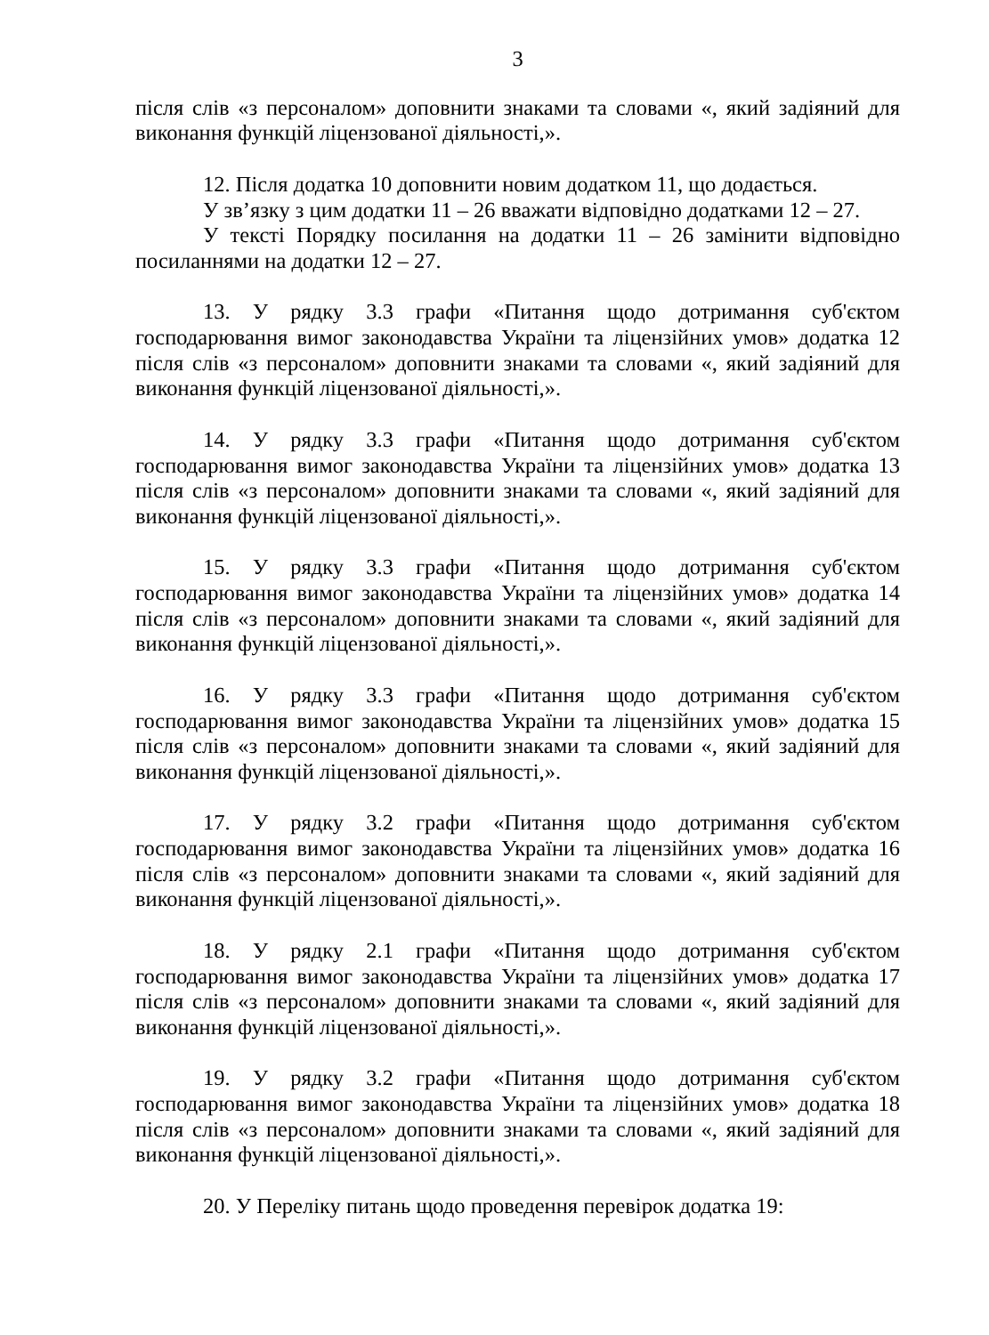3
після слів «з персоналом» доповнити знаками та словами «, який задіяний для виконання функцій ліцензованої діяльності,».
12. Після додатка 10 доповнити новим додатком 11, що додається.
У зв’язку з цим додатки 11 – 26 вважати відповідно додатками 12 – 27.
У тексті Порядку посилання на додатки 11 – 26 замінити відповідно посиланнями на додатки 12 – 27.
13. У рядку 3.3 графи «Питання щодо дотримання суб'єктом господарювання вимог законодавства України та ліцензійних умов» додатка 12 після слів «з персоналом» доповнити знаками та словами «, який задіяний для виконання функцій ліцензованої діяльності,».
14. У рядку 3.3 графи «Питання щодо дотримання суб'єктом господарювання вимог законодавства України та ліцензійних умов» додатка 13 після слів «з персоналом» доповнити знаками та словами «, який задіяний для виконання функцій ліцензованої діяльності,».
15. У рядку 3.3 графи «Питання щодо дотримання суб'єктом господарювання вимог законодавства України та ліцензійних умов» додатка 14 після слів «з персоналом» доповнити знаками та словами «, який задіяний для виконання функцій ліцензованої діяльності,».
16. У рядку 3.3 графи «Питання щодо дотримання суб'єктом господарювання вимог законодавства України та ліцензійних умов» додатка 15 після слів «з персоналом» доповнити знаками та словами «, який задіяний для виконання функцій ліцензованої діяльності,».
17. У рядку 3.2 графи «Питання щодо дотримання суб'єктом господарювання вимог законодавства України та ліцензійних умов» додатка 16 після слів «з персоналом» доповнити знаками та словами «, який задіяний для виконання функцій ліцензованої діяльності,».
18. У рядку 2.1 графи «Питання щодо дотримання суб'єктом господарювання вимог законодавства України та ліцензійних умов» додатка 17 після слів «з персоналом» доповнити знаками та словами «, який задіяний для виконання функцій ліцензованої діяльності,».
19. У рядку 3.2 графи «Питання щодо дотримання суб'єктом господарювання вимог законодавства України та ліцензійних умов» додатка 18 після слів «з персоналом» доповнити знаками та словами «, який задіяний для виконання функцій ліцензованої діяльності,».
20. У Переліку питань щодо проведення перевірок додатка 19: